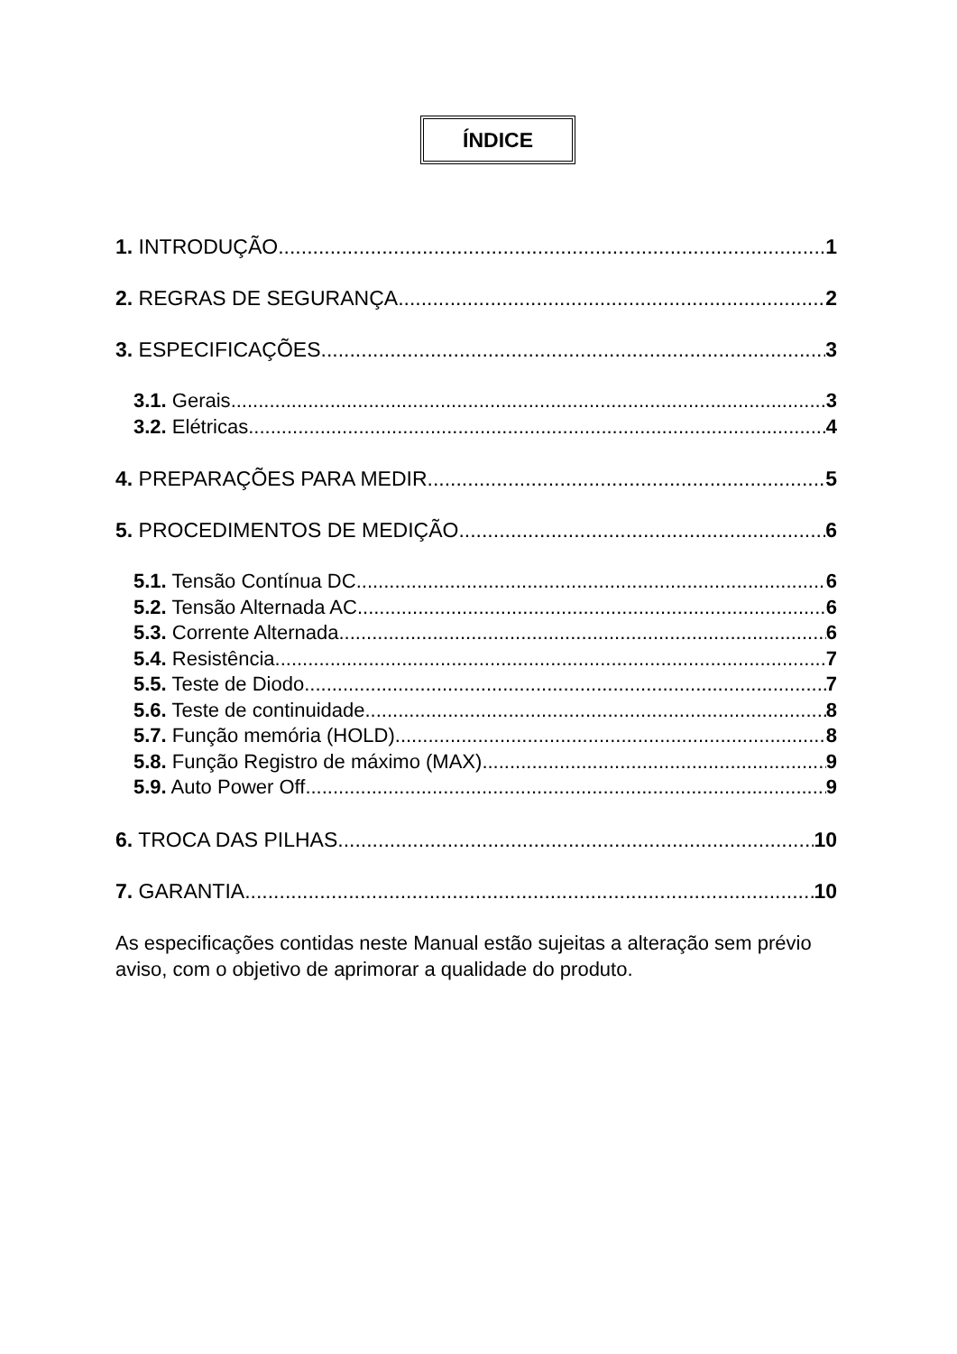ÍNDICE
1. INTRODUÇÃO 1
2. REGRAS DE SEGURANÇA 2
3. ESPECIFICAÇÕES 3
3.1. Gerais 3
3.2. Elétricas 4
4. PREPARAÇÕES PARA MEDIR 5
5. PROCEDIMENTOS DE MEDIÇÃO 6
5.1. Tensão Contínua DC 6
5.2. Tensão Alternada AC 6
5.3. Corrente Alternada 6
5.4. Resistência 7
5.5. Teste de Diodo 7
5.6. Teste de continuidade 8
5.7. Função memória (HOLD) 8
5.8. Função Registro de máximo (MAX) 9
5.9. Auto Power Off 9
6. TROCA DAS PILHAS 10
7. GARANTIA 10
As especificações contidas neste Manual estão sujeitas a alteração sem prévio aviso, com o objetivo de aprimorar a qualidade do produto.